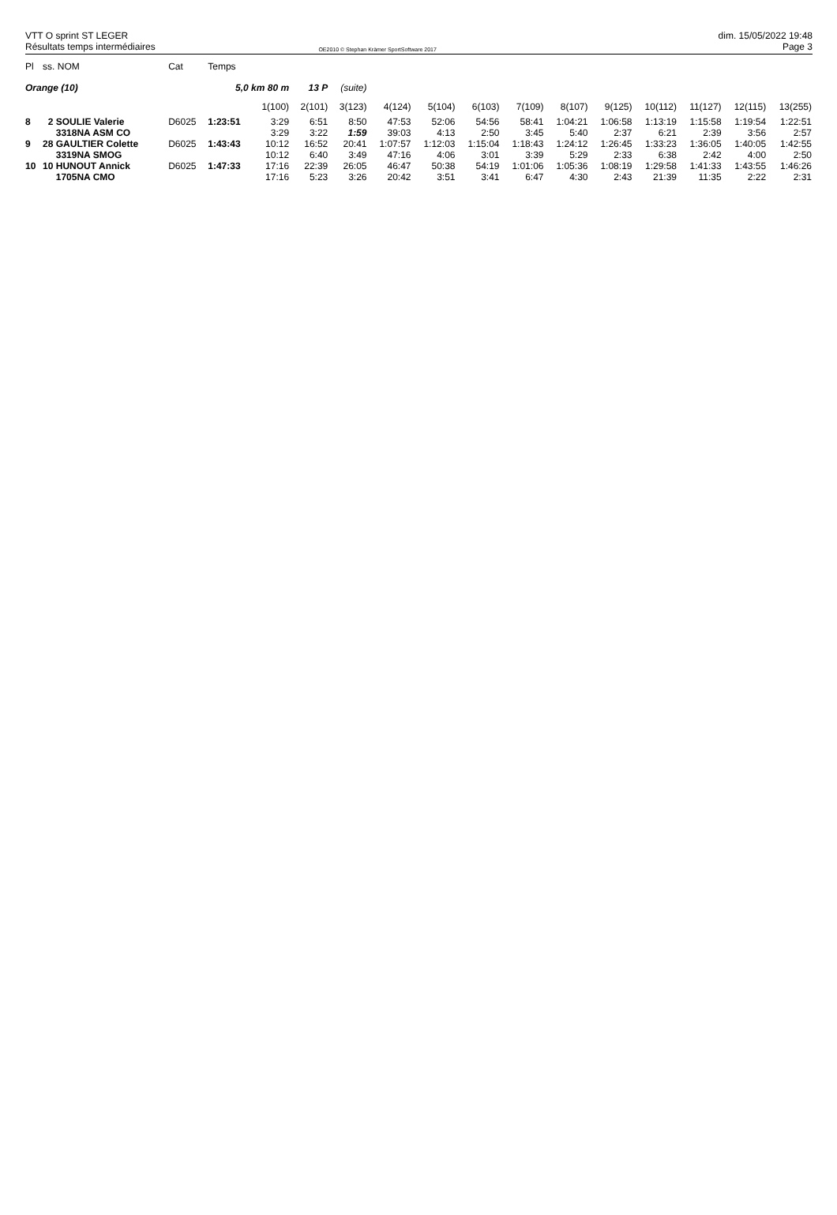VTT O sprint ST LEGER
Résultats temps intermédiaires
OE2010 © Stephan Krämer SportSoftware 2017
dim. 15/05/2022 19:48
Page 3
| Pl | ss. NOM | Cat | Temps | | | | | | | | | | | | | |
| --- | --- | --- | --- | --- | --- | --- | --- | --- | --- | --- | --- | --- | --- | --- | --- | --- |
| Orange (10) | | | 5,0 km 80 m | | 13 P | (suite) | | | | | | | | | | |
| | | | | 1(100) | 2(101) | 3(123) | 4(124) | 5(104) | 6(103) | 7(109) | 8(107) | 9(125) | 10(112) | 11(127) | 12(115) | 13(255) |
| 8 | 2 SOULIE Valerie | D6025 | 1:23:51 | 3:29 | 6:51 | 8:50 | 47:53 | 52:06 | 54:56 | 58:41 | 1:04:21 | 1:06:58 | 1:13:19 | 1:15:58 | 1:19:54 | 1:22:51 |
| | 3318NA ASM CO | | | 3:29 | 3:22 | 1:59 | 39:03 | 4:13 | 2:50 | 3:45 | 5:40 | 2:37 | 6:21 | 2:39 | 3:56 | 2:57 |
| 9 | 28 GAULTIER Colette | D6025 | 1:43:43 | 10:12 | 16:52 | 20:41 | 1:07:57 | 1:12:03 | 1:15:04 | 1:18:43 | 1:24:12 | 1:26:45 | 1:33:23 | 1:36:05 | 1:40:05 | 1:42:55 |
| | 3319NA SMOG | | | 10:12 | 6:40 | 3:49 | 47:16 | 4:06 | 3:01 | 3:39 | 5:29 | 2:33 | 6:38 | 2:42 | 4:00 | 2:50 |
| 10 | 10 HUNOUT Annick | D6025 | 1:47:33 | 17:16 | 22:39 | 26:05 | 46:47 | 50:38 | 54:19 | 1:01:06 | 1:05:36 | 1:08:19 | 1:29:58 | 1:41:33 | 1:43:55 | 1:46:26 |
| | 1705NA CMO | | | 17:16 | 5:23 | 3:26 | 20:42 | 3:51 | 3:41 | 6:47 | 4:30 | 2:43 | 21:39 | 11:35 | 2:22 | 2:31 |